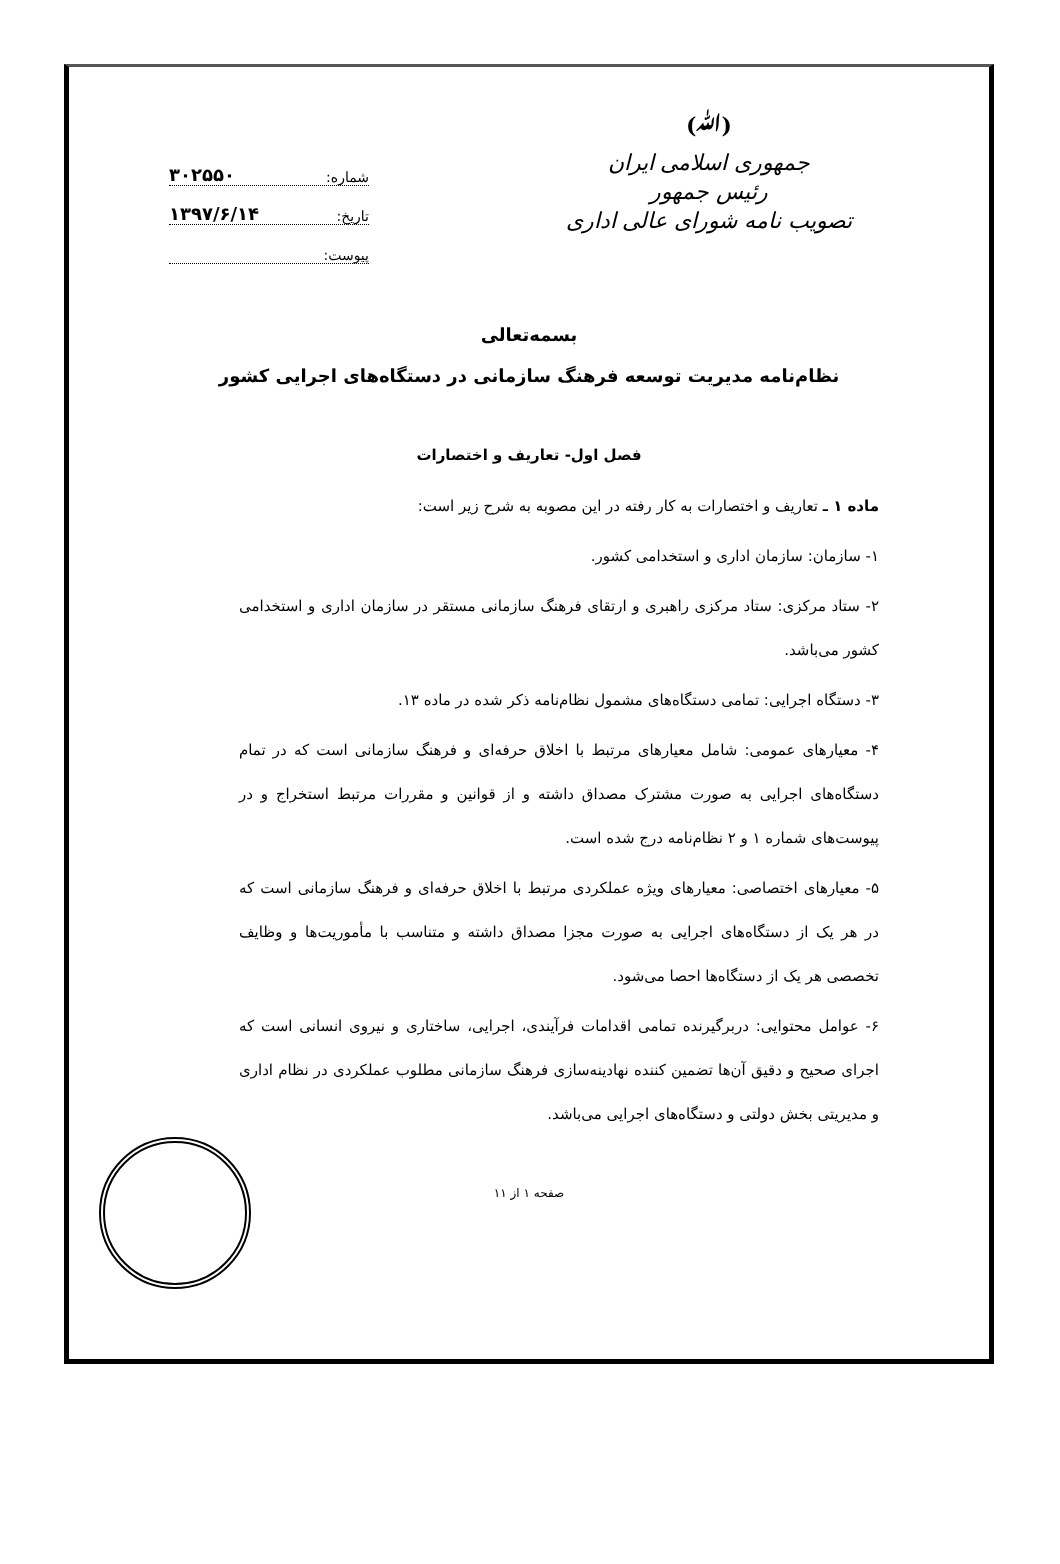(ﷲ)
جمهوری اسلامی ایران
رئیس جمهور
تصویب نامه شورای عالی اداری
شماره: ۳۰۲۵۵۰
تاریخ: ۱۳۹۷/۶/۱۴
پیوست:
بسمه‌تعالی
نظام‌نامه مدیریت توسعه فرهنگ سازمانی در دستگاه‌های اجرایی کشور
فصل اول- تعاریف و اختصارات
ماده ۱ ـ تعاریف و اختصارات به کار رفته در این مصوبه به شرح زیر است:
۱- سازمان: سازمان اداری و استخدامی کشور.
۲- ستاد مرکزی: ستاد مرکزی راهبری و ارتقای فرهنگ سازمانی مستقر در سازمان اداری و استخدامی کشور می‌باشد.
۳- دستگاه اجرایی: تمامی دستگاه‌های مشمول نظام‌نامه ذکر شده در ماده ۱۳.
۴- معیارهای عمومی: شامل معیارهای مرتبط با اخلاق حرفه‌ای و فرهنگ سازمانی است که در تمام دستگاه‌های اجرایی به صورت مشترک مصداق داشته و از قوانین و مقررات مرتبط استخراج و در پیوست‌های شماره ۱ و ۲ نظام‌نامه درج شده است.
۵- معیارهای اختصاصی: معیارهای ویژه عملکردی مرتبط با اخلاق حرفه‌ای و فرهنگ سازمانی است که در هر یک از دستگاه‌های اجرایی به صورت مجزا مصداق داشته و متناسب با مأموریت‌ها و وظایف تخصصی هر یک از دستگاه‌ها احصا می‌شود.
۶- عوامل محتوایی: دربرگیرنده تمامی اقدامات فرآیندی، اجرایی، ساختاری و نیروی انسانی است که اجرای صحیح و دقیق آن‌ها تضمین کننده نهادینه‌سازی فرهنگ سازمانی مطلوب عملکردی در نظام اداری و مدیریتی بخش دولتی و دستگاه‌های اجرایی می‌باشد.
صفحه ۱ از ۱۱